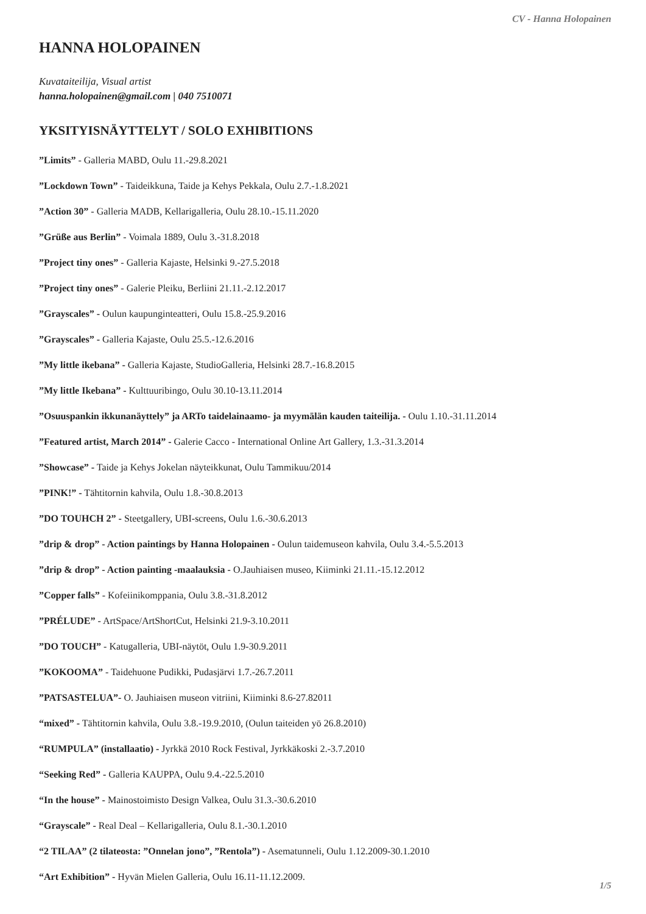CV - Hanna Holopainen
HANNA HOLOPAINEN
Kuvataiteilija, Visual artist
hanna.holopainen@gmail.com | 040 7510071
YKSITYISNÄYTTELYT / SOLO EXHIBITIONS
”Limits” - Galleria MABD, Oulu 11.-29.8.2021
”Lockdown Town” - Taideikkuna, Taide ja Kehys Pekkala, Oulu 2.7.-1.8.2021
”Action 30” - Galleria MADB, Kellarigalleria, Oulu 28.10.-15.11.2020
”Grüße aus Berlin” - Voimala 1889, Oulu 3.-31.8.2018
”Project tiny ones” - Galleria Kajaste, Helsinki 9.-27.5.2018
”Project tiny ones” - Galerie Pleiku, Berliini 21.11.-2.12.2017
”Grayscales” - Oulun kaupunginteatteri, Oulu 15.8.-25.9.2016
”Grayscales” - Galleria Kajaste, Oulu 25.5.-12.6.2016
”My little ikebana” - Galleria Kajaste, StudioGalleria, Helsinki 28.7.-16.8.2015
”My little Ikebana” - Kulttuuribingo, Oulu 30.10-13.11.2014
”Osuuspankin ikkunanäyttely” ja ARTo taidelainaamo- ja myymälän kauden taiteilija. - Oulu 1.10.-31.11.2014
”Featured artist, March 2014” - Galerie Cacco - International Online Art Gallery, 1.3.-31.3.2014
”Showcase” - Taide ja Kehys Jokelan näyteikkunat, Oulu Tammikuu/2014
”PINK!” - Tähtitornin kahvila, Oulu 1.8.-30.8.2013
”DO TOUHCH 2” - Steetgallery, UBI-screens, Oulu 1.6.-30.6.2013
”drip & drop” - Action paintings by Hanna Holopainen - Oulun taidemuseon kahvila, Oulu 3.4.-5.5.2013
”drip & drop” - Action painting -maalauksia - O.Jauhiaisen museo, Kiiminki 21.11.-15.12.2012
”Copper falls” - Kofeiinikomppania, Oulu 3.8.-31.8.2012
”PRÉLUDE” - ArtSpace/ArtShortCut, Helsinki 21.9-3.10.2011
”DO TOUCH” - Katugalleria, UBI-näytöt, Oulu 1.9-30.9.2011
”KOKOOMA” - Taidehuone Pudikki, Pudasjärvi 1.7.-26.7.2011
”PATSASTELUA”- O. Jauhiaisen museon vitriini, Kiiminki 8.6-27.82011
“mixed” - Tähtitornin kahvila, Oulu 3.8.-19.9.2010, (Oulun taiteiden yö 26.8.2010)
“RUMPULA” (installaatio) - Jyrkkä 2010 Rock Festival, Jyrkkäkoski 2.-3.7.2010
“Seeking Red” - Galleria KAUPPA, Oulu 9.4.-22.5.2010
“In the house” - Mainostoimisto Design Valkea, Oulu 31.3.-30.6.2010
“Grayscale” - Real Deal – Kellarigalleria, Oulu 8.1.-30.1.2010
“2 TILAA” (2 tilateosta: ”Onnelan jono”, ”Rentola”) - Asematunneli, Oulu 1.12.2009-30.1.2010
“Art Exhibition” - Hyvän Mielen Galleria, Oulu 16.11-11.12.2009.
1/5